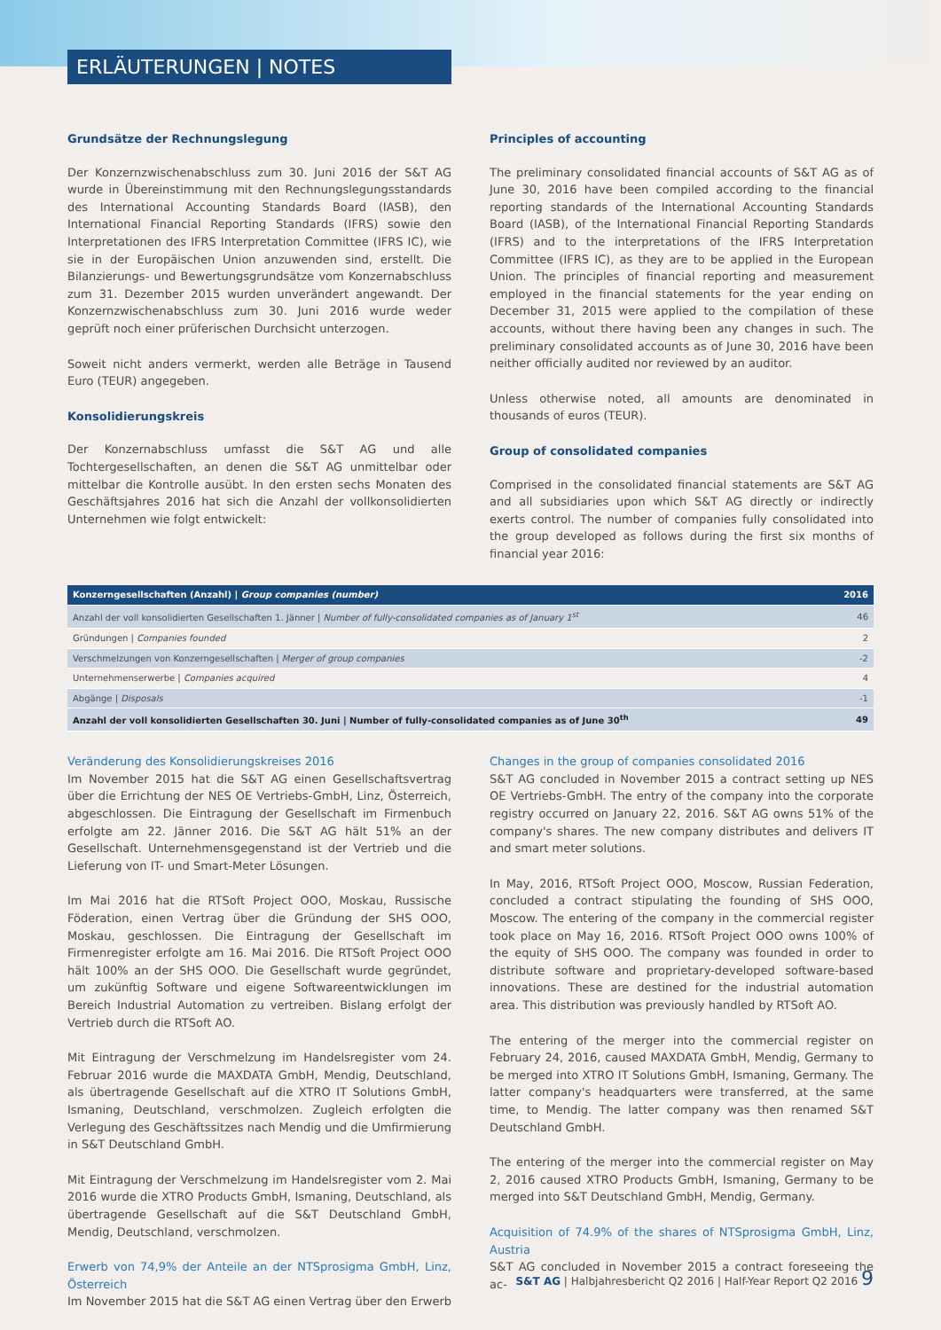ERLÄUTERUNGEN | NOTES
Grundsätze der Rechnungslegung
Der Konzernzwischenabschluss zum 30. Juni 2016 der S&T AG wurde in Übereinstimmung mit den Rechnungslegungsstandards des International Accounting Standards Board (IASB), den International Financial Reporting Standards (IFRS) sowie den Interpretationen des IFRS Interpretation Committee (IFRS IC), wie sie in der Europäischen Union anzuwenden sind, erstellt. Die Bilanzierungs- und Bewertungsgrundsätze vom Konzernabschluss zum 31. Dezember 2015 wurden unverändert angewandt. Der Konzernzwischenabschluss zum 30. Juni 2016 wurde weder geprüft noch einer prüferischen Durchsicht unterzogen.
Soweit nicht anders vermerkt, werden alle Beträge in Tausend Euro (TEUR) angegeben.
Konsolidierungskreis
Der Konzernabschluss umfasst die S&T AG und alle Tochtergesellschaften, an denen die S&T AG unmittelbar oder mittelbar die Kontrolle ausübt. In den ersten sechs Monaten des Geschäftsjahres 2016 hat sich die Anzahl der vollkonsolidierten Unternehmen wie folgt entwickelt:
Principles of accounting
The preliminary consolidated financial accounts of S&T AG as of June 30, 2016 have been compiled according to the financial reporting standards of the International Accounting Standards Board (IASB), of the International Financial Reporting Standards (IFRS) and to the interpretations of the IFRS Interpretation Committee (IFRS IC), as they are to be applied in the European Union. The principles of financial reporting and measurement employed in the financial statements for the year ending on December 31, 2015 were applied to the compilation of these accounts, without there having been any changes in such. The preliminary consolidated accounts as of June 30, 2016 have been neither officially audited nor reviewed by an auditor.
Unless otherwise noted, all amounts are denominated in thousands of euros (TEUR).
Group of consolidated companies
Comprised in the consolidated financial statements are S&T AG and all subsidiaries upon which S&T AG directly or indirectly exerts control. The number of companies fully consolidated into the group developed as follows during the first six months of financial year 2016:
| Konzerngesellschaften (Anzahl) / Group companies (number) | 2016 |
| --- | --- |
| Anzahl der voll konsolidierten Gesellschaften 1. Jänner / Number of fully-consolidated companies as of January 1<sup>st</sup> | 46 |
| Gründungen / Companies founded | 2 |
| Verschmelzungen von Konzerngesellschaften / Merger of group companies | -2 |
| Unternehmenserwerbe / Companies acquired | 4 |
| Abgänge / Disposals | -1 |
| Anzahl der voll konsolidierten Gesellschaften 30. Juni / Number of fully-consolidated companies as of June 30<sup>th</sup> | 49 |
Veränderung des Konsolidierungskreises 2016
Im November 2015 hat die S&T AG einen Gesellschaftsvertrag über die Errichtung der NES OE Vertriebs-GmbH, Linz, Österreich, abgeschlossen. Die Eintragung der Gesellschaft im Firmenbuch erfolgte am 22. Jänner 2016. Die S&T AG hält 51% an der Gesellschaft. Unternehmensgegenstand ist der Vertrieb und die Lieferung von IT- und Smart-Meter Lösungen.
Im Mai 2016 hat die RTSoft Project OOO, Moskau, Russische Föderation, einen Vertrag über die Gründung der SHS OOO, Moskau, geschlossen. Die Eintragung der Gesellschaft im Firmenregister erfolgte am 16. Mai 2016. Die RTSoft Project OOO hält 100% an der SHS OOO. Die Gesellschaft wurde gegründet, um zukünftig Software und eigene Softwareentwicklungen im Bereich Industrial Automation zu vertreiben. Bislang erfolgt der Vertrieb durch die RTSoft AO.
Mit Eintragung der Verschmelzung im Handelsregister vom 24. Februar 2016 wurde die MAXDATA GmbH, Mendig, Deutschland, als übertragende Gesellschaft auf die XTRO IT Solutions GmbH, Ismaning, Deutschland, verschmolzen. Zugleich erfolgten die Verlegung des Geschäftssitzes nach Mendig und die Umfirmierung in S&T Deutschland GmbH.
Mit Eintragung der Verschmelzung im Handelsregister vom 2. Mai 2016 wurde die XTRO Products GmbH, Ismaning, Deutschland, als übertragende Gesellschaft auf die S&T Deutschland GmbH, Mendig, Deutschland, verschmolzen.
Erwerb von 74,9% der Anteile an der NTSprosigma GmbH, Linz, Österreich
Im November 2015 hat die S&T AG einen Vertrag über den Erwerb
Changes in the group of companies consolidated 2016
S&T AG concluded in November 2015 a contract setting up NES OE Vertriebs-GmbH. The entry of the company into the corporate registry occurred on January 22, 2016. S&T AG owns 51% of the company's shares. The new company distributes and delivers IT and smart meter solutions.
In May, 2016, RTSoft Project OOO, Moscow, Russian Federation, concluded a contract stipulating the founding of SHS OOO, Moscow. The entering of the company in the commercial register took place on May 16, 2016. RTSoft Project OOO owns 100% of the equity of SHS OOO. The company was founded in order to distribute software and proprietary-developed software-based innovations. These are destined for the industrial automation area. This distribution was previously handled by RTSoft AO.
The entering of the merger into the commercial register on February 24, 2016, caused MAXDATA GmbH, Mendig, Germany to be merged into XTRO IT Solutions GmbH, Ismaning, Germany. The latter company's headquarters were transferred, at the same time, to Mendig. The latter company was then renamed S&T Deutschland GmbH.
The entering of the merger into the commercial register on May 2, 2016 caused XTRO Products GmbH, Ismaning, Germany to be merged into S&T Deutschland GmbH, Mendig, Germany.
Acquisition of 74.9% of the shares of NTSprosigma GmbH, Linz, Austria
S&T AG concluded in November 2015 a contract foreseeing the ac-
S&T AG | Halbjahresbericht Q2 2016 | Half-Year Report Q2 2016 9